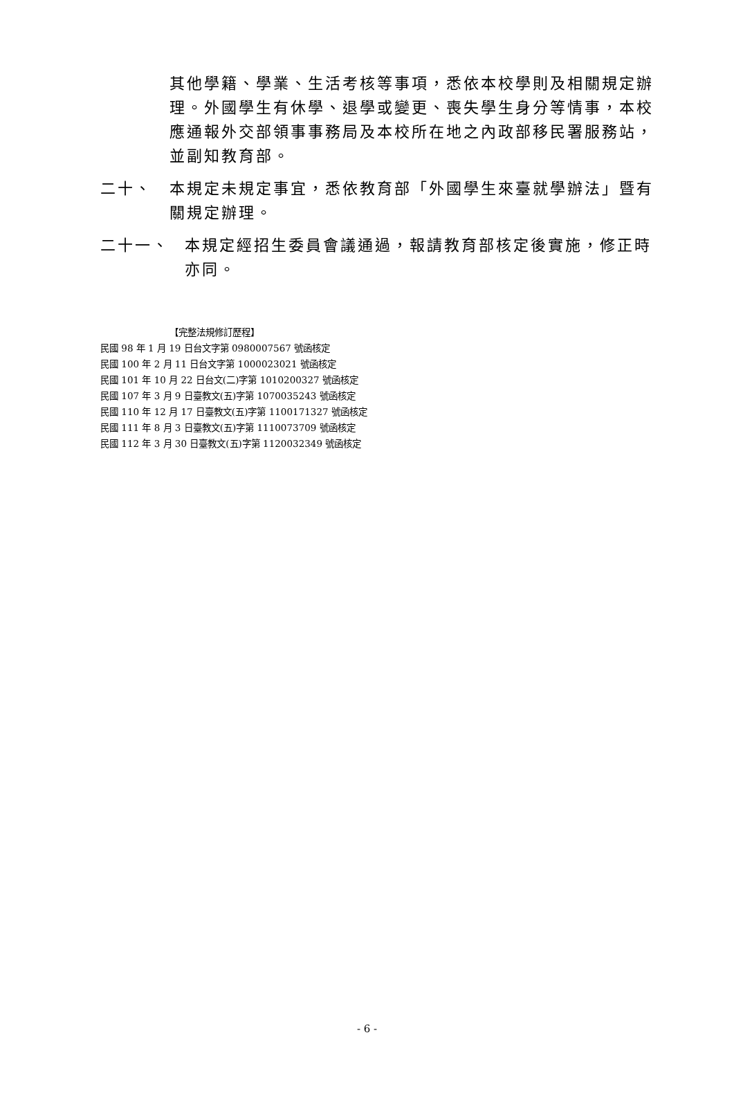其他學籍、學業、生活考核等事項，悉依本校學則及相關規定辦理。外國學生有休學、退學或變更、喪失學生身分等情事，本校應通報外交部領事事務局及本校所在地之內政部移民署服務站，並副知教育部。
二十、 本規定未規定事宜，悉依教育部「外國學生來臺就學辦法」暨有關規定辦理。
二十一、 本規定經招生委員會議通過，報請教育部核定後實施，修正時亦同。
【完整法規修訂歷程】
民國 98 年 1 月 19 日台文字第 0980007567 號函核定
民國 100 年 2 月 11 日台文字第 1000023021 號函核定
民國 101 年 10 月 22 日台文(二)字第 1010200327 號函核定
民國 107 年 3 月 9 日臺教文(五)字第 1070035243 號函核定
民國 110 年 12 月 17 日臺教文(五)字第 1100171327 號函核定
民國 111 年 8 月 3 日臺教文(五)字第 1110073709 號函核定
民國 112 年 3 月 30 日臺教文(五)字第 1120032349 號函核定
- 6 -